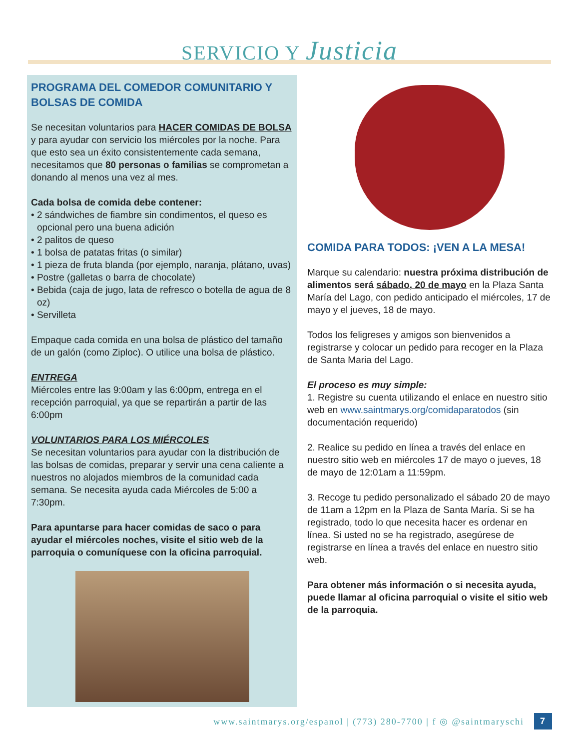SERVICIO Y Justicia
PROGRAMA DEL COMEDOR COMUNITARIO Y BOLSAS DE COMIDA
Se necesitan voluntarios para HACER COMIDAS DE BOLSA y para ayudar con servicio los miércoles por la noche. Para que esto sea un éxito consistentemente cada semana, necesitamos que 80 personas o familias se comprometan a donando al menos una vez al mes.
Cada bolsa de comida debe contener:
• 2 sándwiches de fiambre sin condimentos, el queso es opcional pero una buena adición
• 2 palitos de queso
• 1 bolsa de patatas fritas (o similar)
• 1 pieza de fruta blanda (por ejemplo, naranja, plátano, uvas)
• Postre (galletas o barra de chocolate)
• Bebida (caja de jugo, lata de refresco o botella de agua de 8 oz)
• Servilleta
Empaque cada comida en una bolsa de plástico del tamaño de un galón (como Ziploc). O utilice una bolsa de plástico.
ENTREGA
Miércoles entre las 9:00am y las 6:00pm, entrega en el recepción parroquial, ya que se repartirán a partir de las 6:00pm
VOLUNTARIOS PARA LOS MIÉRCOLES
Se necesitan voluntarios para ayudar con la distribución de las bolsas de comidas, preparar y servir una cena caliente a nuestros no alojados miembros de la comunidad cada semana. Se necesita ayuda cada Miércoles de 5:00 a 7:30pm.
Para apuntarse para hacer comidas de saco o para ayudar el miércoles noches, visite el sitio web de la parroquia o comuníquese con la oficina parroquial.
COMIDA PARA TODOS: ¡VEN A LA MESA!
Marque su calendario: nuestra próxima distribución de alimentos será sábado, 20 de mayo en la Plaza Santa María del Lago, con pedido anticipado el miércoles, 17 de mayo y el jueves, 18 de mayo.
Todos los feligreses y amigos son bienvenidos a registrarse y colocar un pedido para recoger en la Plaza de Santa Maria del Lago.
El proceso es muy simple:
1. Registre su cuenta utilizando el enlace en nuestro sitio web en www.saintmarys.org/comidaparatodos (sin documentación requerido)
2. Realice su pedido en línea a través del enlace en nuestro sitio web en miércoles 17 de mayo o jueves, 18 de mayo de 12:01am a 11:59pm.
3. Recoge tu pedido personalizado el sábado 20 de mayo de 11am a 12pm en la Plaza de Santa María. Si se ha registrado, todo lo que necesita hacer es ordenar en línea. Si usted no se ha registrado, asegúrese de registrarse en línea a través del enlace en nuestro sitio web.
Para obtener más información o si necesita ayuda, puede llamar al oficina parroquial o visite el sitio web de la parroquia.
www.saintmarys.org/espanol | (773) 280-7700 | f ◎ @saintmaryschi 7